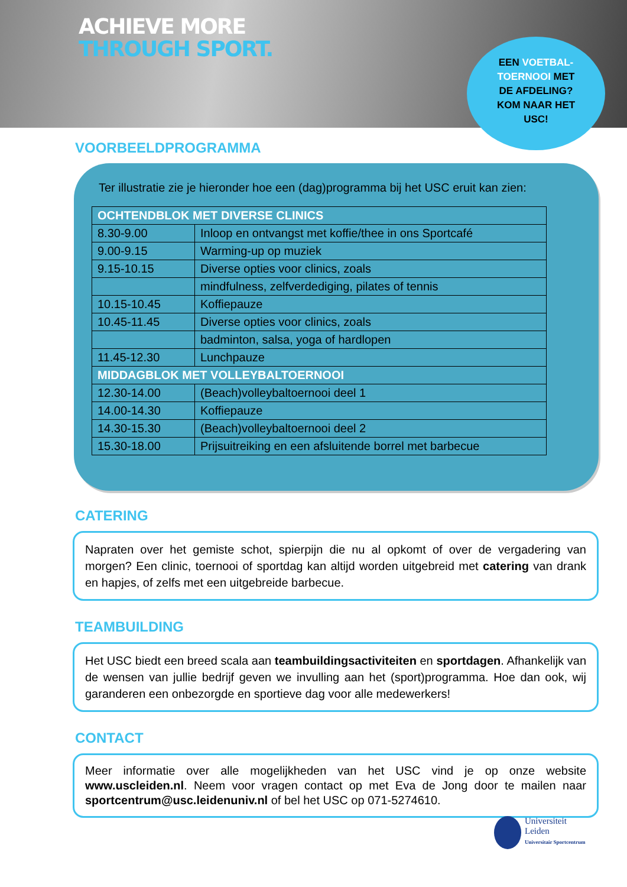ACHIEVE MORE
THROUGH SPORT.
EEN VOETBAL-
TOERNOOI MET
DE AFDELING?
KOM NAAR HET
USC!
VOORBEELDPROGRAMMA
Ter illustratie zie je hieronder hoe een (dag)programma bij het USC eruit kan zien:
| OCHTENDBLOK MET DIVERSE CLINICS | |
| --- | --- |
| 8.30-9.00 | Inloop en ontvangst met koffie/thee in ons Sportcafé |
| 9.00-9.15 | Warming-up op muziek |
| 9.15-10.15 | Diverse opties voor clinics, zoals |
| | mindfulness, zelfverdediging, pilates of tennis |
| 10.15-10.45 | Koffiepauze |
| 10.45-11.45 | Diverse opties voor clinics, zoals |
| | badminton, salsa, yoga of hardlopen |
| 11.45-12.30 | Lunchpauze |
| MIDDAGBLOK MET VOLLEYBALTOERNOOI | |
| 12.30-14.00 | (Beach)volleybaltoernooi deel 1 |
| 14.00-14.30 | Koffiepauze |
| 14.30-15.30 | (Beach)volleybaltoernooi deel 2 |
| 15.30-18.00 | Prijsuitreiking en een afsluitende borrel met barbecue |
CATERING
Napraten over het gemiste schot, spierpijn die nu al opkomt of over de vergadering van morgen? Een clinic, toernooi of sportdag kan altijd worden uitgebreid met catering van drank en hapjes, of zelfs met een uitgebreide barbecue.
TEAMBUILDING
Het USC biedt een breed scala aan teambuildingsactiviteiten en sportdagen. Afhankelijk van de wensen van jullie bedrijf geven we invulling aan het (sport)programma. Hoe dan ook, wij garanderen een onbezorgde en sportieve dag voor alle medewerkers!
CONTACT
Meer informatie over alle mogelijkheden van het USC vind je op onze website www.uscleiden.nl. Neem voor vragen contact op met Eva de Jong door te mailen naar sportcentrum@usc.leidenuniv.nl of bel het USC op 071-5274610.
Universiteit
Leiden
Universitair Sportcentrum